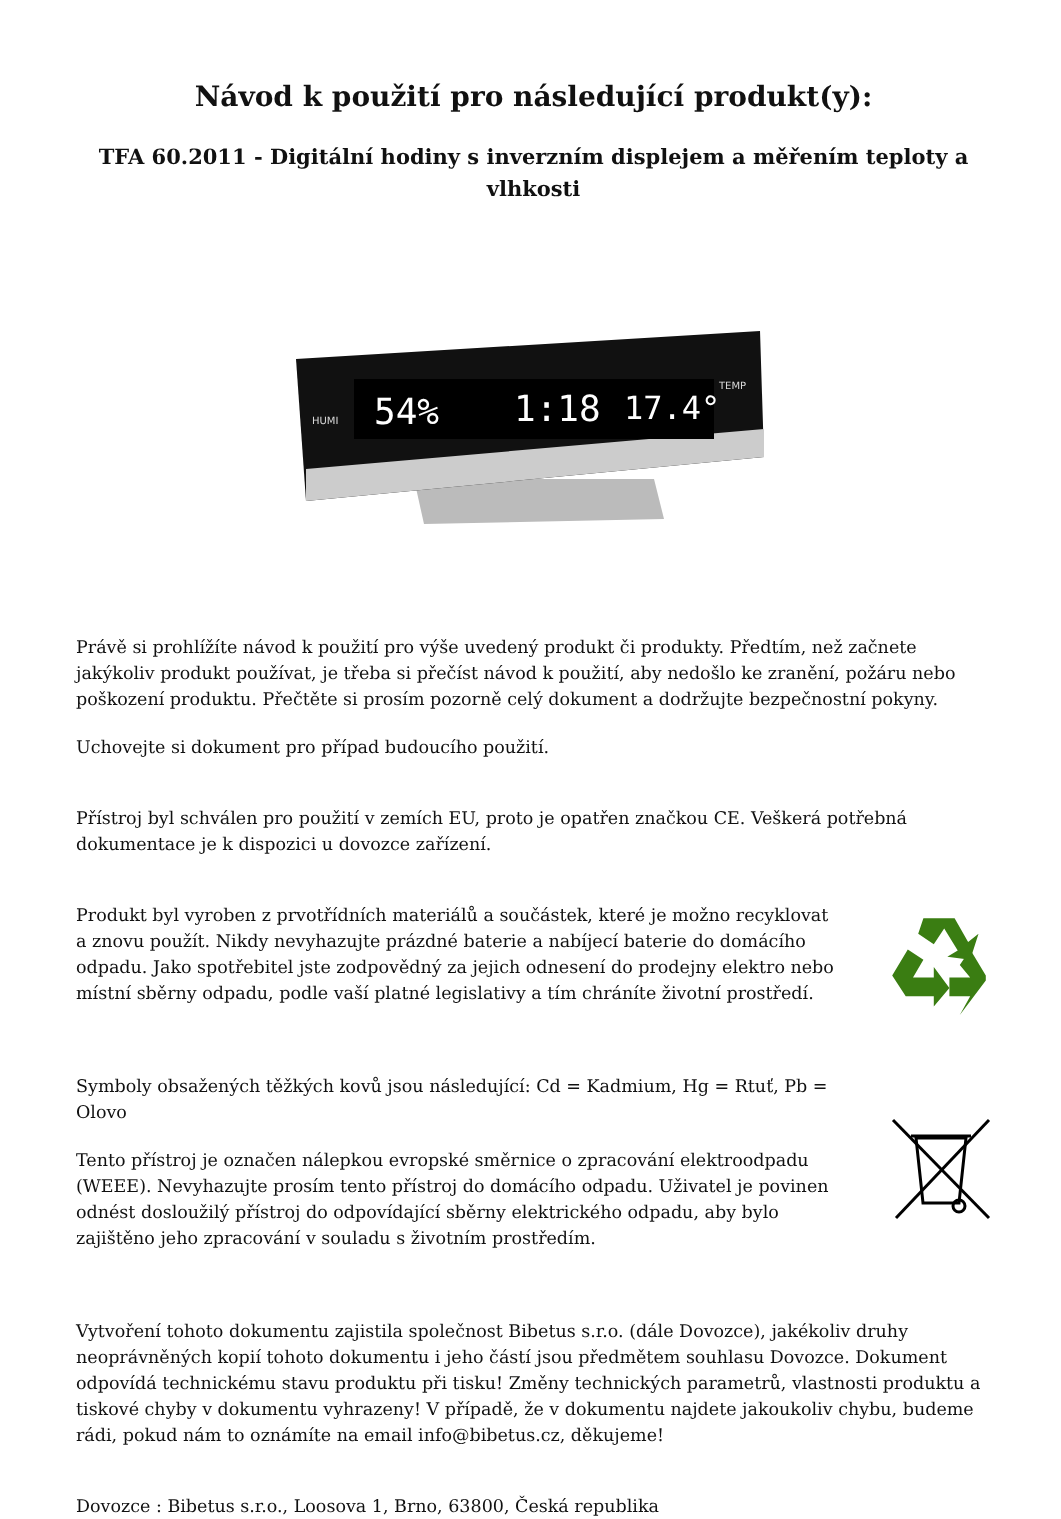Návod k použití pro následující produkt(y):
TFA 60.2011 - Digitální hodiny s inverzním displejem a měřením teploty a vlhkosti
54%
1:18
17.4°
HUMI
TEMP
Právě si prohlížíte návod k použití pro výše uvedený produkt či produkty. Předtím, než začnete jakýkoliv produkt používat, je třeba si přečíst návod k použití, aby nedošlo ke zranění, požáru nebo poškození produktu. Přečtěte si prosím pozorně celý dokument a dodržujte bezpečnostní pokyny.
Uchovejte si dokument pro případ budoucího použití.
Přístroj byl schválen pro použití v zemích EU, proto je opatřen značkou CE. Veškerá potřebná dokumentace je k dispozici u dovozce zařízení.
Produkt byl vyroben z prvotřídních materiálů a součástek, které je možno recyklovat a znovu použít. Nikdy nevyhazujte prázdné baterie a nabíjecí baterie do domácího odpadu. Jako spotřebitel jste zodpovědný za jejich odnesení do prodejny elektro nebo místní sběrny odpadu, podle vaší platné legislativy a tím chráníte životní prostředí.
Symboly obsažených těžkých kovů jsou následující: Cd = Kadmium, Hg = Rtuť, Pb = Olovo
Tento přístroj je označen nálepkou evropské směrnice o zpracování elektroodpadu (WEEE). Nevyhazujte prosím tento přístroj do domácího odpadu. Uživatel je povinen odnést dosloužilý přístroj do odpovídající sběrny elektrického odpadu, aby bylo zajištěno jeho zpracování v souladu s životním prostředím.
Vytvoření tohoto dokumentu zajistila společnost Bibetus s.r.o. (dále Dovozce), jakékoliv druhy neoprávněných kopií tohoto dokumentu i jeho částí jsou předmětem souhlasu Dovozce. Dokument odpovídá technickému stavu produktu při tisku! Změny technických parametrů, vlastnosti produktu a tiskové chyby v dokumentu vyhrazeny! V případě, že v dokumentu najdete jakoukoliv chybu, budeme rádi, pokud nám to oznámíte na email info@bibetus.cz, děkujeme!
Dovozce : Bibetus s.r.o., Loosova 1, Brno, 63800, Česká republika